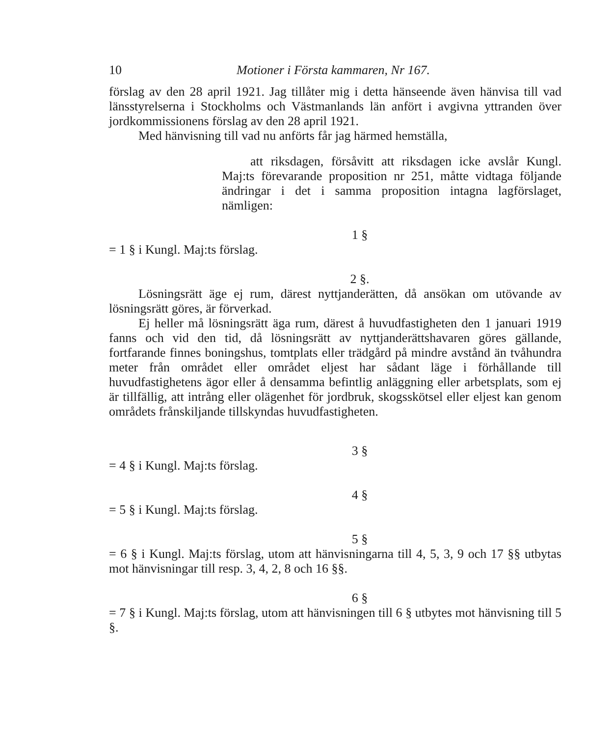10 Motioner i Första kammaren, Nr 167.
förslag av den 28 april 1921. Jag tillåter mig i detta hänseende även hänvisa till vad länsstyrelserna i Stockholms och Västmanlands län anfört i avgivna yttranden över jordkommissionens förslag av den 28 april 1921.
Med hänvisning till vad nu anförts får jag härmed hemställa,
att riksdagen, försåvitt att riksdagen icke avslår Kungl. Maj:ts förevarande proposition nr 251, måtte vidtaga följande ändringar i det i samma proposition intagna lagförslaget, nämligen:
1 §
= 1 § i Kungl. Maj:ts förslag.
2 §.
Lösningsrätt äge ej rum, därest nyttjanderätten, då ansökan om utövande av lösningsrätt göres, är förverkad.
Ej heller må lösningsrätt äga rum, därest å huvudfastigheten den 1 januari 1919 fanns och vid den tid, då lösningsrätt av nyttjanderättshavaren göres gällande, fortfarande finnes boningshus, tomtplats eller trädgård på mindre avstånd än tvåhundra meter från området eller området eljest har sådant läge i förhållande till huvudfastighetens ägor eller å densamma befintlig anläggning eller arbetsplats, som ej är tillfällig, att intrång eller olägenhet för jordbruk, skogsskötsel eller eljest kan genom områdets frånskiljande tillskyndas huvudfastigheten.
3 §
= 4 § i Kungl. Maj:ts förslag.
4 §
= 5 § i Kungl. Maj:ts förslag.
5 §
= 6 § i Kungl. Maj:ts förslag, utom att hänvisningarna till 4, 5, 3, 9 och 17 §§ utbytas mot hänvisningar till resp. 3, 4, 2, 8 och 16 §§.
6 §
= 7 § i Kungl. Maj:ts förslag, utom att hänvisningen till 6 § utbytes mot hänvisning till 5 §.